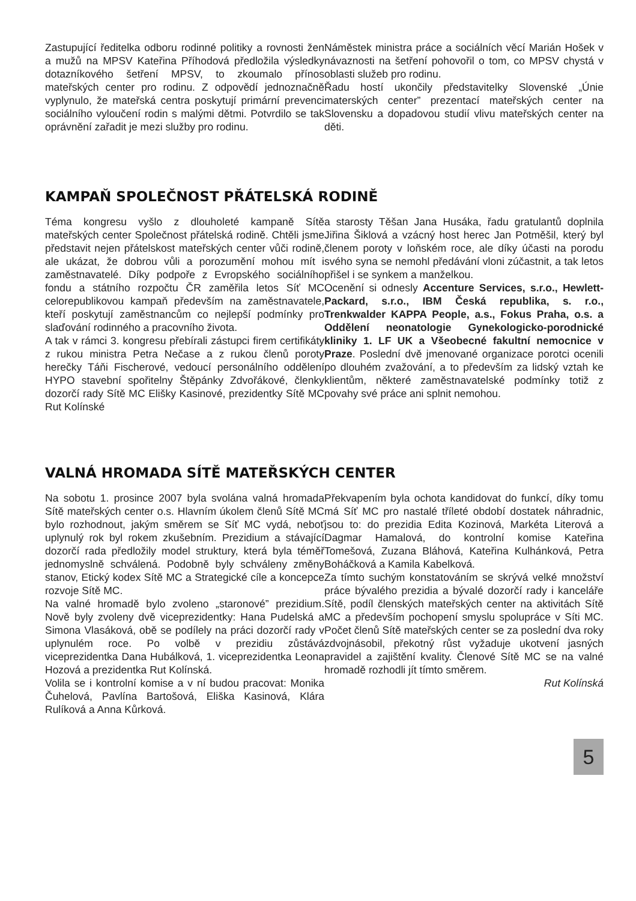Zastupující ředitelka odboru rodinné politiky a rovnosti žen a mužů na MPSV Kateřina Příhodová předložila výsledky dotazníkového šetření MPSV, to zkoumalo přínos mateřských center pro rodinu. Z odpovědí jednoznačně vyplynulo, že mateřská centra poskytují primární prevenci sociálního vyloučení rodin s malými dětmi. Potvrdilo se tak oprávnění zařadit je mezi služby pro rodinu.
Náměstek ministra práce a sociálních věcí Marián Hošek v návaznosti na šetření pohovořil o tom, co MPSV chystá v oblasti služeb pro rodinu.
Řadu hostí ukončily představitelky Slovenské „Únie materských center” prezentací mateřských center na Slovensku a dopadovou studií vlivu mateřských center na děti.
KAMPAŇ SPOLEČNOST PŘÁTELSKÁ RODINĚ
Téma kongresu vyšlo z dlouholeté kampaně Sítě mateřských center Společnost přátelská rodině. Chtěli jsme představit nejen přátelskost mateřských center vůči rodině, ale ukázat, že dobrou vůli a porozumění mohou mít i zaměstnavatelé. Díky podpoře z Evropského sociálního fondu a státního rozpočtu ČR zaměřila letos Síť MC celorepublikovou kampaň především na zaměstnavatele, kteří poskytují zaměstnancům co nejlepší podmínky pro slaďování rodinného a pracovního života.
A tak v rámci 3. kongresu přebírali zástupci firem certifikáty z rukou ministra Petra Nečase a z rukou členů poroty herečky Táňi Fischerové, vedoucí personálního oddělení HYPO stavební spořitelny Štěpánky Zdvořákové, členky dozorčí rady Sítě MC Elišky Kasinové, prezidentky Sítě MC Rut Kolínské
a starosty Těšan Jana Husáka, řadu gratulantů doplnila Jiřina Šiklová a vzácný host herec Jan Potměšil, který byl členem poroty v loňském roce, ale díky účasti na porodu svého syna se nemohl předávání vloni zúčastnit, a tak letos přišel i se synkem a manželkou.
Ocenění si odnesly Accenture Services, s.r.o., Hewlett-Packard, s.r.o., IBM Česká republika, s. r.o., Trenkwalder KAPPA People, a.s., Fokus Praha, o.s. a Oddělení neonatologie Gynekologicko-porodnické kliniky 1. LF UK a Všeobecné fakultní nemocnice v Praze. Poslední dvě jmenované organizace porotci ocenili po dlouhém zvažování, a to především za lidský vztah ke klientům, některé zaměstnavatelské podmínky totiž z povahy své práce ani splnit nemohou.
VALNÁ HROMADA SÍTĚ MATEŘSKÝCH CENTER
Na sobotu 1. prosince 2007 byla svolána valná hromada Sítě mateřských center o.s. Hlavním úkolem členů Sítě MC bylo rozhodnout, jakým směrem se Síť MC vydá, neboť uplynulý rok byl rokem zkušebním. Prezidium a stávající dozorčí rada předložily model struktury, která byla téměř jednomyslně schválená. Podobně byly schváleny změny stanov, Etický kodex Sítě MC a Strategické cíle a koncepce rozvoje Sítě MC.
Na valné hromadě bylo zvoleno „staronové” prezidium. Nově byly zvoleny dvě viceprezidentky: Hana Pudelská a Simona Vlasáková, obě se podílely na práci dozorčí rady v uplynulém roce. Po volbě v prezidiu zůstává viceprezidentka Dana Hubálková, 1. viceprezidentka Leona Hozová a prezidentka Rut Kolínská.
Volila se i kontrolní komise a v ní budou pracovat: Monika Čuhelová, Pavlína Bartošová, Eliška Kasinová, Klára Rulíková a Anna Kůrková.
Překvapením byla ochota kandidovat do funkcí, díky tomu má Síť MC pro nastalé tříleté období dostatek náhradnic, jsou to: do prezidia Edita Kozinová, Markéta Literová a Dagmar Hamalová, do kontrolní komise Kateřina Tomešová, Zuzana Bláhová, Kateřina Kulhánková, Petra Boháčková a Kamila Kabelková.
Za tímto suchým konstatováním se skrývá velké množství práce bývalého prezidia a bývalé dozorčí rady i kanceláře Sítě, podíl členských mateřských center na aktivitách Sítě MC a především pochopení smyslu spolupráce v Síti MC. Počet členů Sítě mateřských center se za poslední dva roky zdvojnásobil, překotný růst vyžaduje ukotvení jasných pravidel a zajištění kvality. Členové Sítě MC se na valné hromadě rozhodli jít tímto směrem.
Rut Kolínská
5